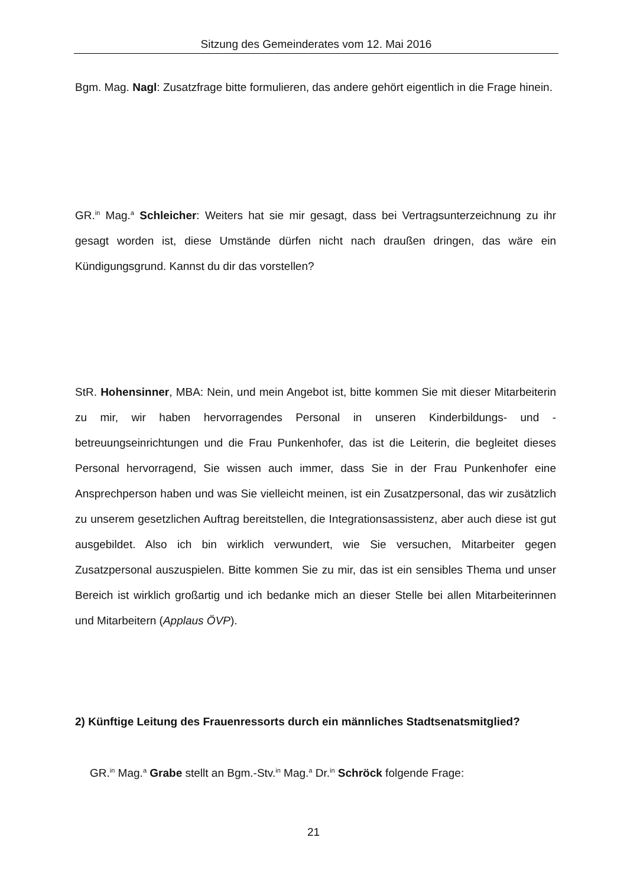Sitzung des Gemeinderates vom 12. Mai 2016
Bgm. Mag. Nagl: Zusatzfrage bitte formulieren, das andere gehört eigentlich in die Frage hinein.
GR.<sup>in</sup> Mag.<sup>a</sup> Schleicher: Weiters hat sie mir gesagt, dass bei Vertragsunterzeichnung zu ihr gesagt worden ist, diese Umstände dürfen nicht nach draußen dringen, das wäre ein Kündigungsgrund. Kannst du dir das vorstellen?
StR. Hohensinner, MBA: Nein, und mein Angebot ist, bitte kommen Sie mit dieser Mitarbeiterin zu mir, wir haben hervorragendes Personal in unseren Kinderbildungs- und -betreuungseinrichtungen und die Frau Punkenhofer, das ist die Leiterin, die begleitet dieses Personal hervorragend, Sie wissen auch immer, dass Sie in der Frau Punkenhofer eine Ansprechperson haben und was Sie vielleicht meinen, ist ein Zusatzpersonal, das wir zusätzlich zu unserem gesetzlichen Auftrag bereitstellen, die Integrationsassistenz, aber auch diese ist gut ausgebildet. Also ich bin wirklich verwundert, wie Sie versuchen, Mitarbeiter gegen Zusatzpersonal auszuspielen. Bitte kommen Sie zu mir, das ist ein sensibles Thema und unser Bereich ist wirklich großartig und ich bedanke mich an dieser Stelle bei allen Mitarbeiterinnen und Mitarbeitern (Applaus ÖVP).
2) Künftige Leitung des Frauenressorts durch ein männliches Stadtsenatsmitglied?
GR.<sup>in</sup> Mag.<sup>a</sup> Grabe stellt an Bgm.-Stv.<sup>in</sup> Mag.<sup>a</sup> Dr.<sup>in</sup> Schröck folgende Frage:
21